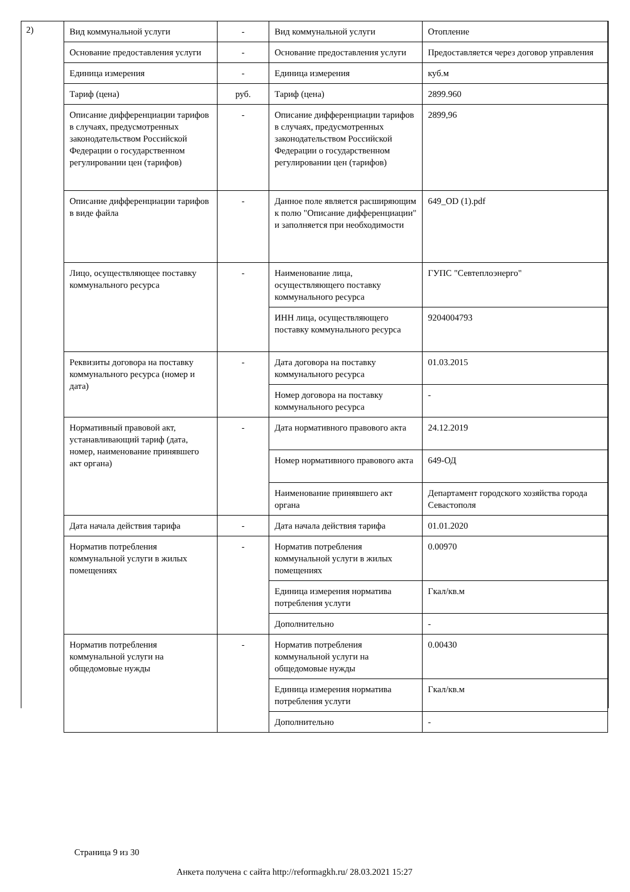2)
| Вид коммунальной услуги | - | Вид коммунальной услуги | Отопление |
| Основание предоставления услуги | - | Основание предоставления услуги | Предоставляется через договор управления |
| Единица измерения | - | Единица измерения | куб.м |
| Тариф (цена) | руб. | Тариф (цена) | 2899.960 |
| Описание дифференциации тарифов в случаях, предусмотренных законодательством Российской Федерации о государственном регулировании цен (тарифов) | - | Описание дифференциации тарифов в случаях, предусмотренных законодательством Российской Федерации о государственном регулировании цен (тарифов) | 2899,96 |
| Описание дифференциации тарифов в виде файла | - | Данное поле является расширяющим к полю "Описание дифференциации" и заполняется при необходимости | 649_OD (1).pdf |
| Лицо, осуществляющее поставку коммунального ресурса | - | Наименование лица, осуществляющего поставку коммунального ресурса | ГУПС "Севтеплоэнерго" |
| | | ИНН лица, осуществляющего поставку коммунального ресурса | 9204004793 |
| Реквизиты договора на поставку коммунального ресурса (номер и дата) | - | Дата договора на поставку коммунального ресурса | 01.03.2015 |
| | | Номер договора на поставку коммунального ресурса | - |
| Нормативный правовой акт, устанавливающий тариф (дата, номер, наименование принявшего акт органа) | - | Дата нормативного правового акта | 24.12.2019 |
| | | Номер нормативного правового акта | 649-ОД |
| | | Наименование принявшего акт органа | Департамент городского хозяйства города Севастополя |
| Дата начала действия тарифа | - | Дата начала действия тарифа | 01.01.2020 |
| Норматив потребления коммунальной услуги в жилых помещениях | - | Норматив потребления коммунальной услуги в жилых помещениях | 0.00970 |
| | | Единица измерения норматива потребления услуги | Гкал/кв.м |
| | | Дополнительно | - |
| Норматив потребления коммунальной услуги на общедомовые нужды | - | Норматив потребления коммунальной услуги на общедомовые нужды | 0.00430 |
| | | Единица измерения норматива потребления услуги | Гкал/кв.м |
| | | Дополнительно | - |
Страница 9 из 30
Анкета получена с сайта http://reformagkh.ru/ 28.03.2021 15:27